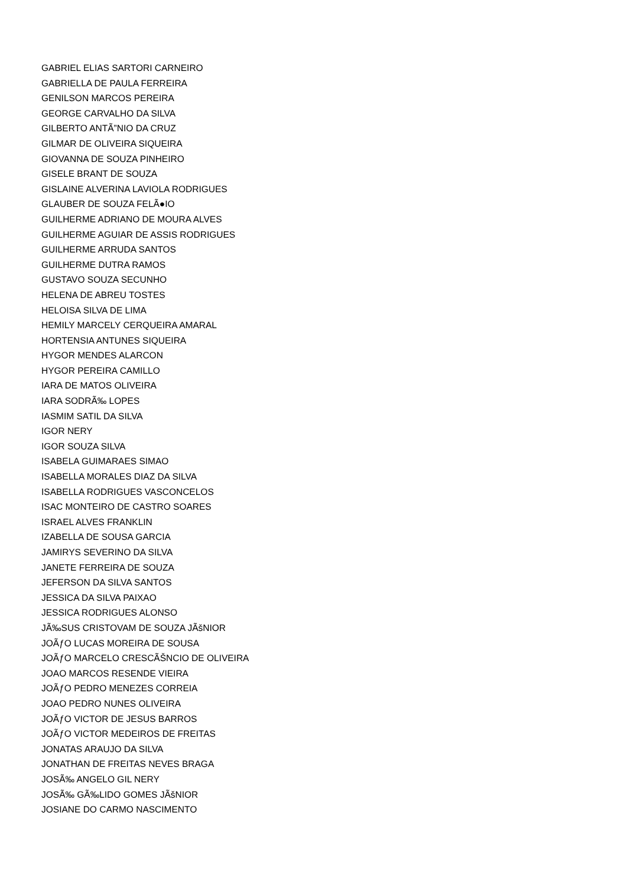GABRIEL ELIAS SARTORI CARNEIRO
GABRIELLA DE PAULA FERREIRA
GENILSON MARCOS PEREIRA
GEORGE CARVALHO DA SILVA
GILBERTO ANTÃ”NIO DA CRUZ
GILMAR DE OLIVEIRA SIQUEIRA
GIOVANNA DE SOUZA PINHEIRO
GISELE BRANT DE SOUZA
GISLAINE ALVERINA LAVIOLA RODRIGUES
GLAUBER DE SOUZA FELÃ●IO
GUILHERME ADRIANO DE MOURA ALVES
GUILHERME AGUIAR DE ASSIS RODRIGUES
GUILHERME ARRUDA SANTOS
GUILHERME DUTRA RAMOS
GUSTAVO SOUZA SECUNHO
HELENA DE ABREU TOSTES
HELOISA SILVA DE LIMA
HEMILY MARCELY CERQUEIRA AMARAL
HORTENSIA ANTUNES SIQUEIRA
HYGOR MENDES ALARCON
HYGOR PEREIRA CAMILLO
IARA DE MATOS OLIVEIRA
IARA SODRÃ‰ LOPES
IASMIM SATIL DA SILVA
IGOR NERY
IGOR SOUZA SILVA
ISABELA GUIMARAES SIMAO
ISABELLA MORALES DIAZ DA SILVA
ISABELLA RODRIGUES VASCONCELOS
ISAC MONTEIRO DE CASTRO SOARES
ISRAEL ALVES FRANKLIN
IZABELLA DE SOUSA GARCIA
JAMIRYS SEVERINO DA SILVA
JANETE FERREIRA DE SOUZA
JEFERSON DA SILVA SANTOS
JESSICA DA SILVA PAIXAO
JESSICA RODRIGUES ALONSO
JÃ‰SUS CRISTOVAM DE SOUZA JÃšNIOR
JOÃƒO LUCAS MOREIRA DE SOUSA
JOÃƒO MARCELO CRESCÃŠNCIO DE OLIVEIRA
JOAO MARCOS RESENDE VIEIRA
JOÃƒO PEDRO MENEZES CORREIA
JOAO PEDRO NUNES OLIVEIRA
JOÃƒO VICTOR DE JESUS BARROS
JOÃƒO VICTOR MEDEIROS DE FREITAS
JONATAS ARAUJO DA SILVA
JONATHAN DE FREITAS NEVES BRAGA
JOSÃ‰ ANGELO GIL NERY
JOSÃ‰ GÃ‰LIDO GOMES JÃšNIOR
JOSIANE DO CARMO NASCIMENTO